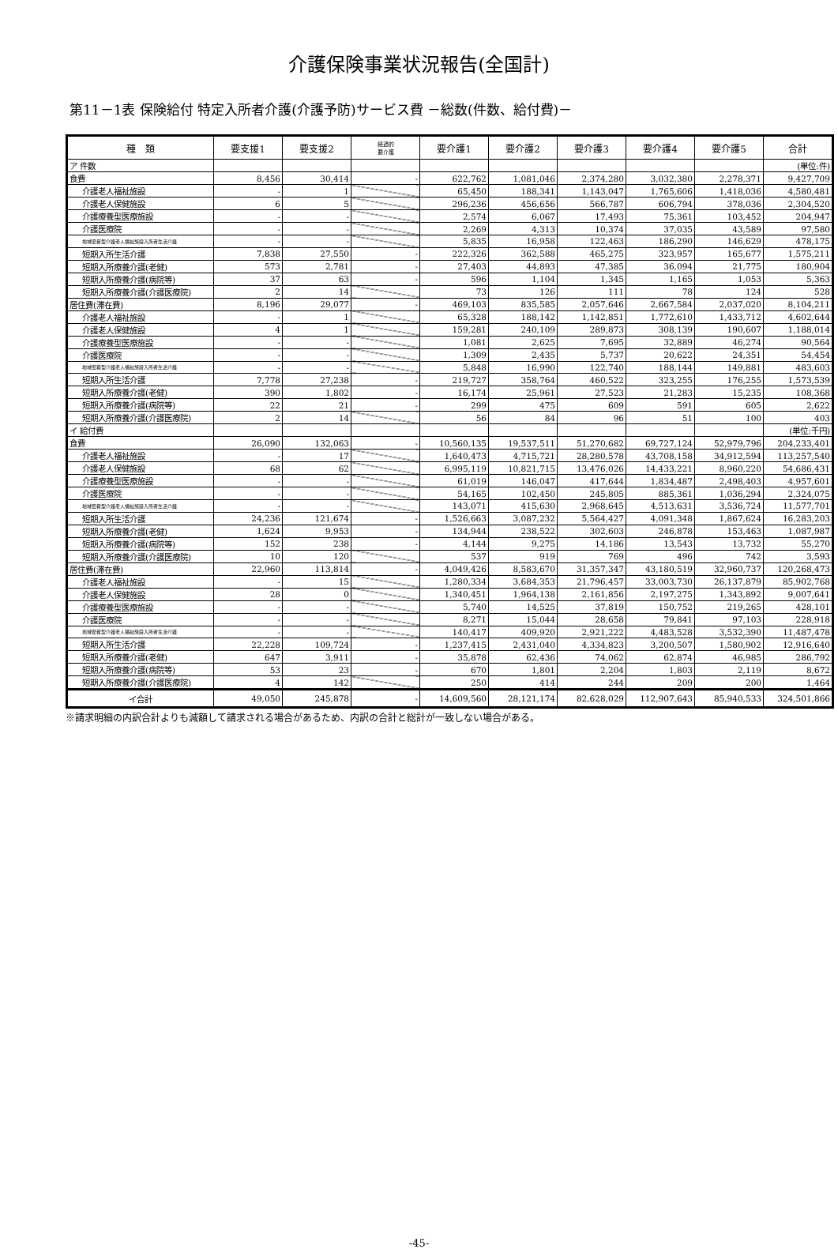介護保険事業状況報告(全国計)
第11－1表 保険給付 特定入所者介護(介護予防)サービス費 －総数(件数、給付費)－
| 種 類 | 要支援1 | 要支援2 | 経過的 要介護 | 要介護1 | 要介護2 | 要介護3 | 要介護4 | 要介護5 | 合計 |
| --- | --- | --- | --- | --- | --- | --- | --- | --- | --- |
| ア 件数 | | | | | | | | | (単位:件) |
| 食費 | 8,456 | 30,414 | - | 622,762 | 1,081,046 | 2,374,280 | 3,032,380 | 2,278,371 | 9,427,709 |
| 介護老人福祉施設 | - | 1 | | 65,450 | 188,341 | 1,143,047 | 1,765,606 | 1,418,036 | 4,580,481 |
| 介護老人保健施設 | 6 | 5 | | 296,236 | 456,656 | 566,787 | 606,794 | 378,036 | 2,304,520 |
| 介護療養型医療施設 | - | - | | 2,574 | 6,067 | 17,493 | 75,361 | 103,452 | 204,947 |
| 介護医療院 | - | - | | 2,269 | 4,313 | 10,374 | 37,035 | 43,589 | 97,580 |
| 地域密着型介護老人福祉施設入所者生活介護 | - | - | | 5,835 | 16,958 | 122,463 | 186,290 | 146,629 | 478,175 |
| 短期入所生活介護 | 7,838 | 27,550 | - | 222,326 | 362,588 | 465,275 | 323,957 | 165,677 | 1,575,211 |
| 短期入所療養介護(老健) | 573 | 2,781 | - | 27,403 | 44,893 | 47,385 | 36,094 | 21,775 | 180,904 |
| 短期入所療養介護(病院等) | 37 | 63 | - | 596 | 1,104 | 1,345 | 1,165 | 1,053 | 5,363 |
| 短期入所療養介護(介護医療院) | 2 | 14 | | 73 | 126 | 111 | 78 | 124 | 528 |
| 居住費(滞在費) | 8,196 | 29,077 | - | 469,103 | 835,585 | 2,057,646 | 2,667,584 | 2,037,020 | 8,104,211 |
| 介護老人福祉施設 | - | 1 | | 65,328 | 188,142 | 1,142,851 | 1,772,610 | 1,433,712 | 4,602,644 |
| 介護老人保健施設 | 4 | 1 | | 159,281 | 240,109 | 289,873 | 308,139 | 190,607 | 1,188,014 |
| 介護療養型医療施設 | - | - | | 1,081 | 2,625 | 7,695 | 32,889 | 46,274 | 90,564 |
| 介護医療院 | - | - | | 1,309 | 2,435 | 5,737 | 20,622 | 24,351 | 54,454 |
| 地域密着型介護老人福祉施設入所者生活介護 | - | - | | 5,848 | 16,990 | 122,740 | 188,144 | 149,881 | 483,603 |
| 短期入所生活介護 | 7,778 | 27,238 | - | 219,727 | 358,764 | 460,522 | 323,255 | 176,255 | 1,573,539 |
| 短期入所療養介護(老健) | 390 | 1,802 | - | 16,174 | 25,961 | 27,523 | 21,283 | 15,235 | 108,368 |
| 短期入所療養介護(病院等) | 22 | 21 | - | 299 | 475 | 609 | 591 | 605 | 2,622 |
| 短期入所療養介護(介護医療院) | 2 | 14 | | 56 | 84 | 96 | 51 | 100 | 403 |
| イ 給付費 | | | | | | | | | (単位:千円) |
| 食費 | 26,090 | 132,063 | - | 10,560,135 | 19,537,511 | 51,270,682 | 69,727,124 | 52,979,796 | 204,233,401 |
| 介護老人福祉施設 | - | 17 | | 1,640,473 | 4,715,721 | 28,280,578 | 43,708,158 | 34,912,594 | 113,257,540 |
| 介護老人保健施設 | 68 | 62 | | 6,995,119 | 10,821,715 | 13,476,026 | 14,433,221 | 8,960,220 | 54,686,431 |
| 介護療養型医療施設 | - | - | | 61,019 | 146,047 | 417,644 | 1,834,487 | 2,498,403 | 4,957,601 |
| 介護医療院 | - | - | | 54,165 | 102,450 | 245,805 | 885,361 | 1,036,294 | 2,324,075 |
| 地域密着型介護老人福祉施設入所者生活介護 | - | - | | 143,071 | 415,630 | 2,968,645 | 4,513,631 | 3,536,724 | 11,577,701 |
| 短期入所生活介護 | 24,236 | 121,674 | - | 1,526,663 | 3,087,232 | 5,564,427 | 4,091,348 | 1,867,624 | 16,283,203 |
| 短期入所療養介護(老健) | 1,624 | 9,953 | - | 134,944 | 238,522 | 302,603 | 246,878 | 153,463 | 1,087,987 |
| 短期入所療養介護(病院等) | 152 | 238 | - | 4,144 | 9,275 | 14,186 | 13,543 | 13,732 | 55,270 |
| 短期入所療養介護(介護医療院) | 10 | 120 | | 537 | 919 | 769 | 496 | 742 | 3,593 |
| 居住費(滞在費) | 22,960 | 113,814 | - | 4,049,426 | 8,583,670 | 31,357,347 | 43,180,519 | 32,960,737 | 120,268,473 |
| 介護老人福祉施設 | - | 15 | | 1,280,334 | 3,684,353 | 21,796,457 | 33,003,730 | 26,137,879 | 85,902,768 |
| 介護老人保健施設 | 28 | 0 | | 1,340,451 | 1,964,138 | 2,161,856 | 2,197,275 | 1,343,892 | 9,007,641 |
| 介護療養型医療施設 | - | - | | 5,740 | 14,525 | 37,819 | 150,752 | 219,265 | 428,101 |
| 介護医療院 | - | - | | 8,271 | 15,044 | 28,658 | 79,841 | 97,103 | 228,918 |
| 地域密着型介護老人福祉施設入所者生活介護 | - | - | | 140,417 | 409,920 | 2,921,222 | 4,483,528 | 3,532,390 | 11,487,478 |
| 短期入所生活介護 | 22,228 | 109,724 | - | 1,237,415 | 2,431,040 | 4,334,823 | 3,200,507 | 1,580,902 | 12,916,640 |
| 短期入所療養介護(老健) | 647 | 3,911 | - | 35,878 | 62,436 | 74,062 | 62,874 | 46,985 | 286,792 |
| 短期入所療養介護(病院等) | 53 | 23 | - | 670 | 1,801 | 2,204 | 1,803 | 2,119 | 8,672 |
| 短期入所療養介護(介護医療院) | 4 | 142 | | 250 | 414 | 244 | 209 | 200 | 1,464 |
| イ合計 | 49,050 | 245,878 | - | 14,609,560 | 28,121,174 | 82,628,029 | 112,907,643 | 85,940,533 | 324,501,866 |
※請求明細の内訳合計よりも減額して請求される場合があるため、内訳の合計と総計が一致しない場合がある。
-45-